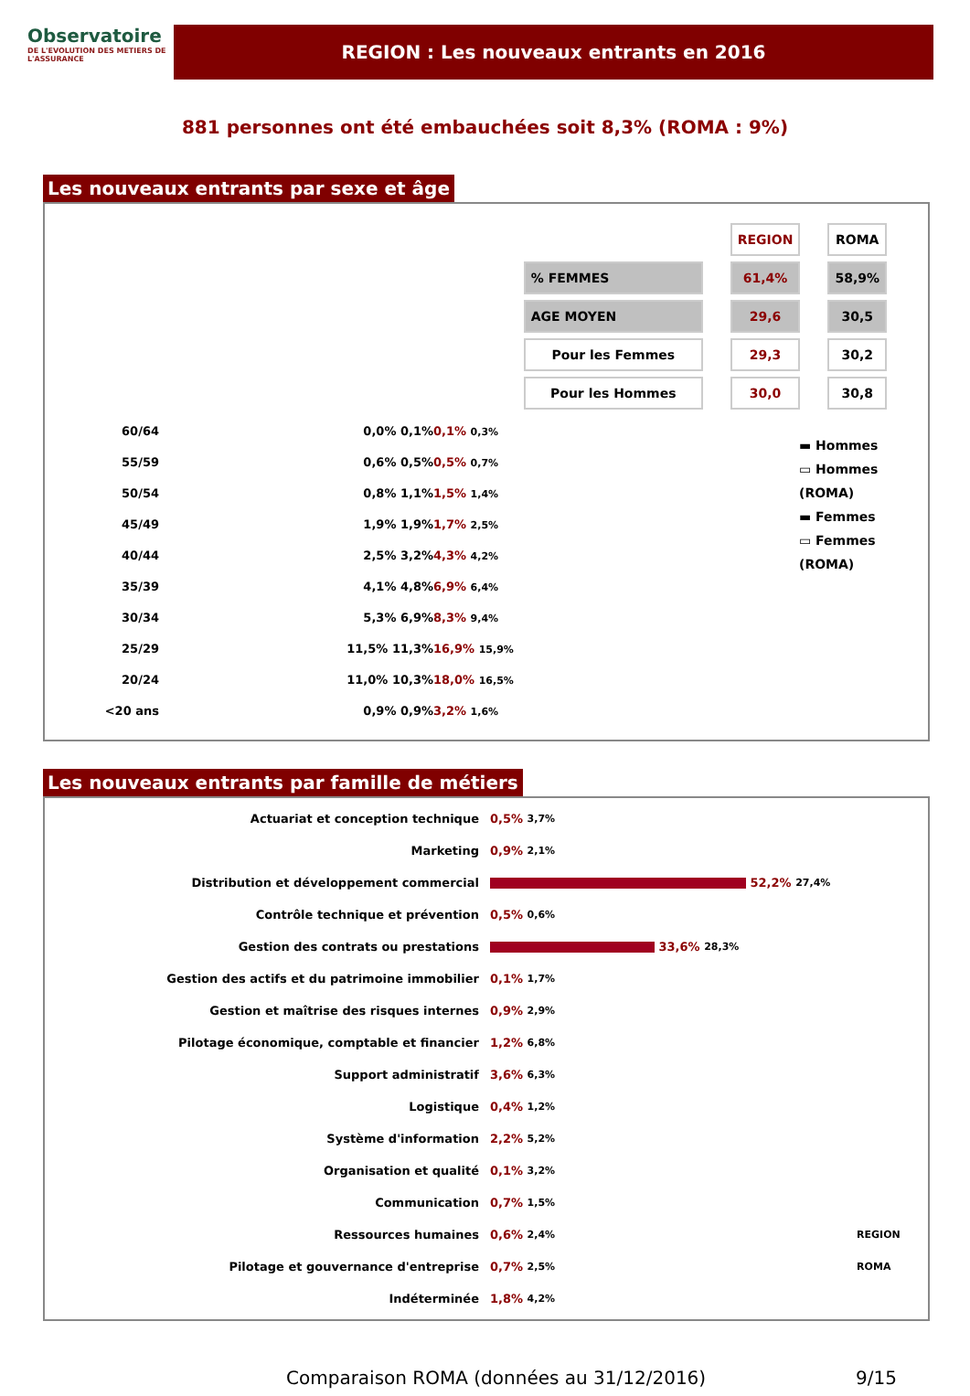Observatoire
DE L'EVOLUTION DES METIERS DE L'ASSURANCE
REGION : Les nouveaux entrants en 2016
881 personnes ont été embauchées soit 8,3% (ROMA : 9%)
Les nouveaux entrants par sexe et âge
| | REGION | ROMA |
| % FEMMES | 61,4% | 58,9% |
| AGE MOYEN | 29,6 | 30,5 |
| Pour les Femmes | 29,3 | 30,2 |
| Pour les Hommes | 30,0 | 30,8 |
60/64 0,0% 0,1% 0,1% 0,3%
55/59 0,6% 0,5% 0,5% 0,7%
50/54 0,8% 1,1% 1,5% 1,4%
45/49 1,9% 1,9% 1,7% 2,5%
40/44 2,5% 3,2% 4,3% 4,2%
35/39 4,1% 4,8% 6,9% 6,4%
30/34 5,3% 6,9% 8,3% 9,4%
25/29 11,5% 11,3% 16,9% 15,9%
20/24 11,0% 10,3% 18,0% 16,5%
<20 ans 0,9% 0,9% 3,2% 1,6%
▬ Hommes
▭ Hommes (ROMA)
▬ Femmes
▭ Femmes (ROMA)
Les nouveaux entrants par famille de métiers
Actuariat et conception technique 0,5% 3,7%
Marketing 0,9% 2,1%
Distribution et développement commercial 52,2% 27,4%
Contrôle technique et prévention 0,5% 0,6%
Gestion des contrats ou prestations 33,6% 28,3%
Gestion des actifs et du patrimoine immobilier 0,1% 1,7%
Gestion et maîtrise des risques internes 0,9% 2,9%
Pilotage économique, comptable et financier 1,2% 6,8%
Support administratif 3,6% 6,3%
Logistique 0,4% 1,2%
Système d'information 2,2% 5,2%
Organisation et qualité 0,1% 3,2%
Communication 0,7% 1,5%
Ressources humaines 0,6% 2,4% REGION
Pilotage et gouvernance d'entreprise 0,7% 2,5% ROMA
Indéterminée 1,8% 4,2%
Comparaison ROMA (données au 31/12/2016) 9/15